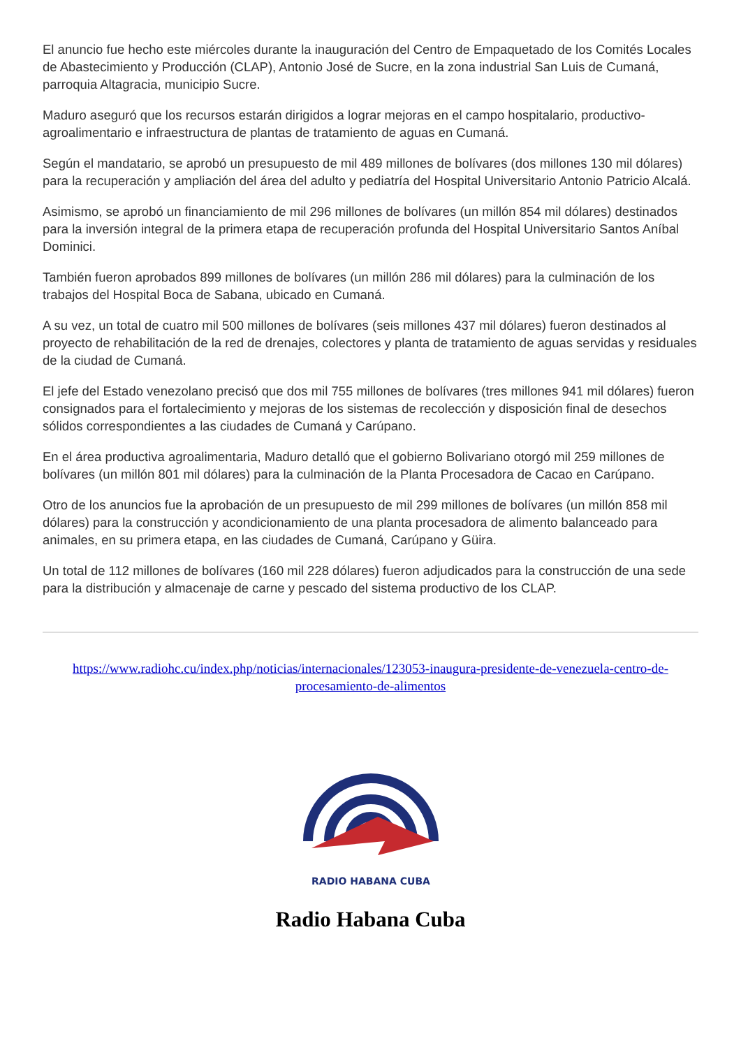El anuncio fue hecho este miércoles durante la inauguración del Centro de Empaquetado de los Comités Locales de Abastecimiento y Producción (CLAP), Antonio José de Sucre, en la zona industrial San Luis de Cumaná, parroquia Altagracia, municipio Sucre.
Maduro aseguró que los recursos estarán dirigidos a lograr mejoras en el campo hospitalario, productivo-agroalimentario e infraestructura de plantas de tratamiento de aguas en Cumaná.
Según el mandatario, se aprobó un presupuesto de mil 489 millones de bolívares (dos millones 130 mil dólares) para la recuperación y ampliación del área del adulto y pediatría del Hospital Universitario Antonio Patricio Alcalá.
Asimismo, se aprobó un financiamiento de mil 296 millones de bolívares (un millón 854 mil dólares) destinados para la inversión integral de la primera etapa de recuperación profunda del Hospital Universitario Santos Aníbal Dominici.
También fueron aprobados 899 millones de bolívares (un millón 286 mil dólares) para la culminación de los trabajos del Hospital Boca de Sabana, ubicado en Cumaná.
A su vez, un total de cuatro mil 500 millones de bolívares (seis millones 437 mil dólares) fueron destinados al proyecto de rehabilitación de la red de drenajes, colectores y planta de tratamiento de aguas servidas y residuales de la ciudad de Cumaná.
El jefe del Estado venezolano precisó que dos mil 755 millones de bolívares (tres millones 941 mil dólares) fueron consignados para el fortalecimiento y mejoras de los sistemas de recolección y disposición final de desechos sólidos correspondientes a las ciudades de Cumaná y Carúpano.
En el área productiva agroalimentaria, Maduro detalló que el gobierno Bolivariano otorgó mil 259 millones de bolívares (un millón 801 mil dólares) para la culminación de la Planta Procesadora de Cacao en Carúpano.
Otro de los anuncios fue la aprobación de un presupuesto de mil 299 millones de bolívares (un millón 858 mil dólares) para la construcción y acondicionamiento de una planta procesadora de alimento balanceado para animales, en su primera etapa, en las ciudades de Cumaná, Carúpano y Güira.
Un total de 112 millones de bolívares (160 mil 228 dólares) fueron adjudicados para la construcción de una sede para la distribución y almacenaje de carne y pescado del sistema productivo de los CLAP.
https://www.radiohc.cu/index.php/noticias/internacionales/123053-inaugura-presidente-de-venezuela-centro-de-procesamiento-de-alimentos
RADIO HABANA CUBA
Radio Habana Cuba